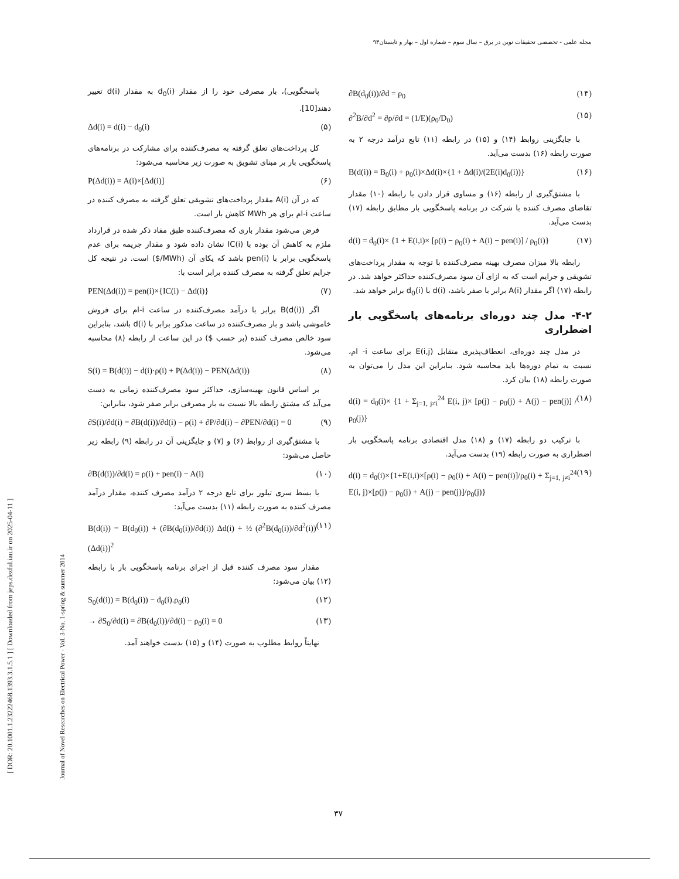مجله علمی - تخصصی تحقیقات نوین در برق – سال سوم – شماره اول – بهار و تابستان۹۳
[ DOR: 20.1001.1.23222468.1393.3.1.5.1 ] [ Downloaded from jeps.dezful.iau.ir on 2025-04-11 ]
Journal of Novel Researches on Electrical Power - Vol. 3-No. 1-spring & summer 2014
پاسخگویی)، بار مصرفی خود را از مقدار d<sub>0</sub>(i) به مقدار d(i) تغییر دهند[10].
Δd(i) = d(i) − d<sub>0</sub>(i) (۵)
کل پرداخت‌های تعلق گرفته به مصرف‌کننده برای مشارکت در برنامه‌های پاسخگویی بار بر مبنای تشویق به صورت زیر محاسبه می‌شود:
P(Δd(i)) = A(i)×[Δd(i)] (۶)
که در آن A(i) مقدار پرداخت‌های تشویقی تعلق گرفته به مصرف کننده در ساعت i-ام برای هر MWh کاهش بار است.
فرض می‌شود مقدار باری که مصرف‌کننده طبق مفاد ذکر شده در قرارداد ملزم به کاهش آن بوده با IC(i) نشان داده شود و مقدار جریمه برای عدم پاسخگویی برابر با pen(i) باشد که یکای آن (MWh/$) است. در نتیجه کل جرایم تعلق گرفته به مصرف کننده برابر است با:
PEN(Δd(i)) = pen(i)×{IC(i) − Δd(i)} (۷)
اگر B(d(i)) برابر با درآمد مصرف‌کننده در ساعت i-ام برای فروش خاموشی باشد و بار مصرف‌کننده در ساعت مذکور برابر با d(i) باشد، بنابراین سود خالص مصرف کننده (بر حسب $) در این ساعت از رابطه (۸) محاسبه می‌شود.
S(i) = B(d(i)) − d(i)·ρ(i) + P(Δd(i)) − PEN(Δd(i)) (۸)
بر اساس قانون بهینه‌سازی، حداکثر سود مصرف‌کننده زمانی به دست می‌آید که مشتق رابطه بالا نسبت به بار مصرفی برابر صفر شود، بنابراین:
∂S(i)/∂d(i) = ∂B(d(i))/∂d(i) − ρ(i) + ∂P/∂d(i) − ∂PEN/∂d(i) = 0 (۹)
با مشتق‌گیری از روابط (۶) و (۷) و جایگزینی آن در رابطه (۹) رابطه زیر حاصل می‌شود:
∂B(d(i))/∂d(i) = ρ(i) + pen(i) − A(i) (۱۰)
با بسط سری تیلور برای تابع درجه ۲ درآمد مصرف کننده، مقدار درآمد مصرف کننده به صورت رابطه (۱۱) بدست می‌آید:
B(d(i)) = B(d<sub>0</sub>(i)) + (∂B(d<sub>0</sub>(i))/∂d(i)) Δd(i) + ½ (∂<sup>2</sup>B(d<sub>0</sub>(i))/∂d<sup>2</sup>(i)) (Δd(i))<sup>2</sup> (۱۱)
مقدار سود مصرف کننده قبل از اجرای برنامه پاسخگویی بار با رابطه (۱۲) بیان می‌شود:
S<sub>0</sub>(d(i)) = B(d<sub>0</sub>(i)) − d<sub>0</sub>(i).ρ<sub>0</sub>(i) (۱۲)
→ ∂S<sub>0</sub>/∂d(i) = ∂B(d<sub>0</sub>(i))/∂d(i) − ρ<sub>0</sub>(i) = 0 (۱۳)
نهایتاً روابط مطلوب به صورت (۱۴) و (۱۵) بدست خواهند آمد.
∂B(d<sub>0</sub>(i))/∂d = ρ<sub>0</sub> (۱۴)
∂<sup>2</sup>B/∂d<sup>2</sup> = ∂ρ/∂d = (1/E)(ρ<sub>0</sub>/D<sub>0</sub>) (۱۵)
با جایگزینی روابط (۱۴) و (۱۵) در رابطه (۱۱) تابع درآمد درجه ۲ به صورت رابطه (۱۶) بدست می‌آید.
B(d(i)) = B<sub>0</sub>(i) + ρ<sub>0</sub>(i)×Δd(i)×{1 + Δd(i)/(2E(i)d<sub>0</sub>(i))} (۱۶)
با مشتق‌گیری از رابطه (۱۶) و مساوی قرار دادن با رابطه (۱۰) مقدار تقاضای مصرف کننده با شرکت در برنامه پاسخگویی بار مطابق رابطه (۱۷) بدست می‌آید.
d(i) = d<sub>0</sub>(i)× {1 + E(i,i)× [ρ(i) − ρ<sub>0</sub>(i) + A(i) − pen(i)] / ρ<sub>0</sub>(i)} (۱۷)
رابطه بالا میزان مصرف بهینه مصرف‌کننده با توجه به مقدار پرداخت‌های تشویقی و جرایم است که به ازای آن سود مصرف‌کننده حداکثر خواهد شد. در رابطه (۱۷) اگر مقدار A(i) برابر با صفر باشد، d(i) با d<sub>0</sub>(i) برابر خواهد شد.
۴-۲- مدل چند دوره‌ای برنامه‌های پاسخگویی بار اضطراری
در مدل چند دوره‌ای، انعطاف‌پذیری متقابل E(i,j) برای ساعت i- ام، نسبت به تمام دوره‌ها باید محاسبه شود. بنابراین این مدل را می‌توان به صورت رابطه (۱۸) بیان کرد.
d(i) = d<sub>0</sub>(i)× {1 + Σ<sub>j=1, j≠i</sub><sup>24</sup> E(i, j)× [ρ(j) − ρ<sub>0</sub>(j) + A(j) − pen(j)] / ρ<sub>0</sub>(j)} (۱۸)
با ترکیب دو رابطه (۱۷) و (۱۸) مدل اقتصادی برنامه پاسخگویی بار اضطراری به صورت رابطه (۱۹) بدست می‌آید.
d(i) = d<sub>0</sub>(i)×{1+E(i,i)×[ρ(i) − ρ<sub>0</sub>(i) + A(i) − pen(i)]/ρ<sub>0</sub>(i) + Σ<sub>j=1, j≠i</sub><sup>24</sup> E(i, j)×[ρ(j) − ρ<sub>0</sub>(j) + A(j) − pen(j)]/ρ<sub>0</sub>(j)} (۱۹)
۳۷